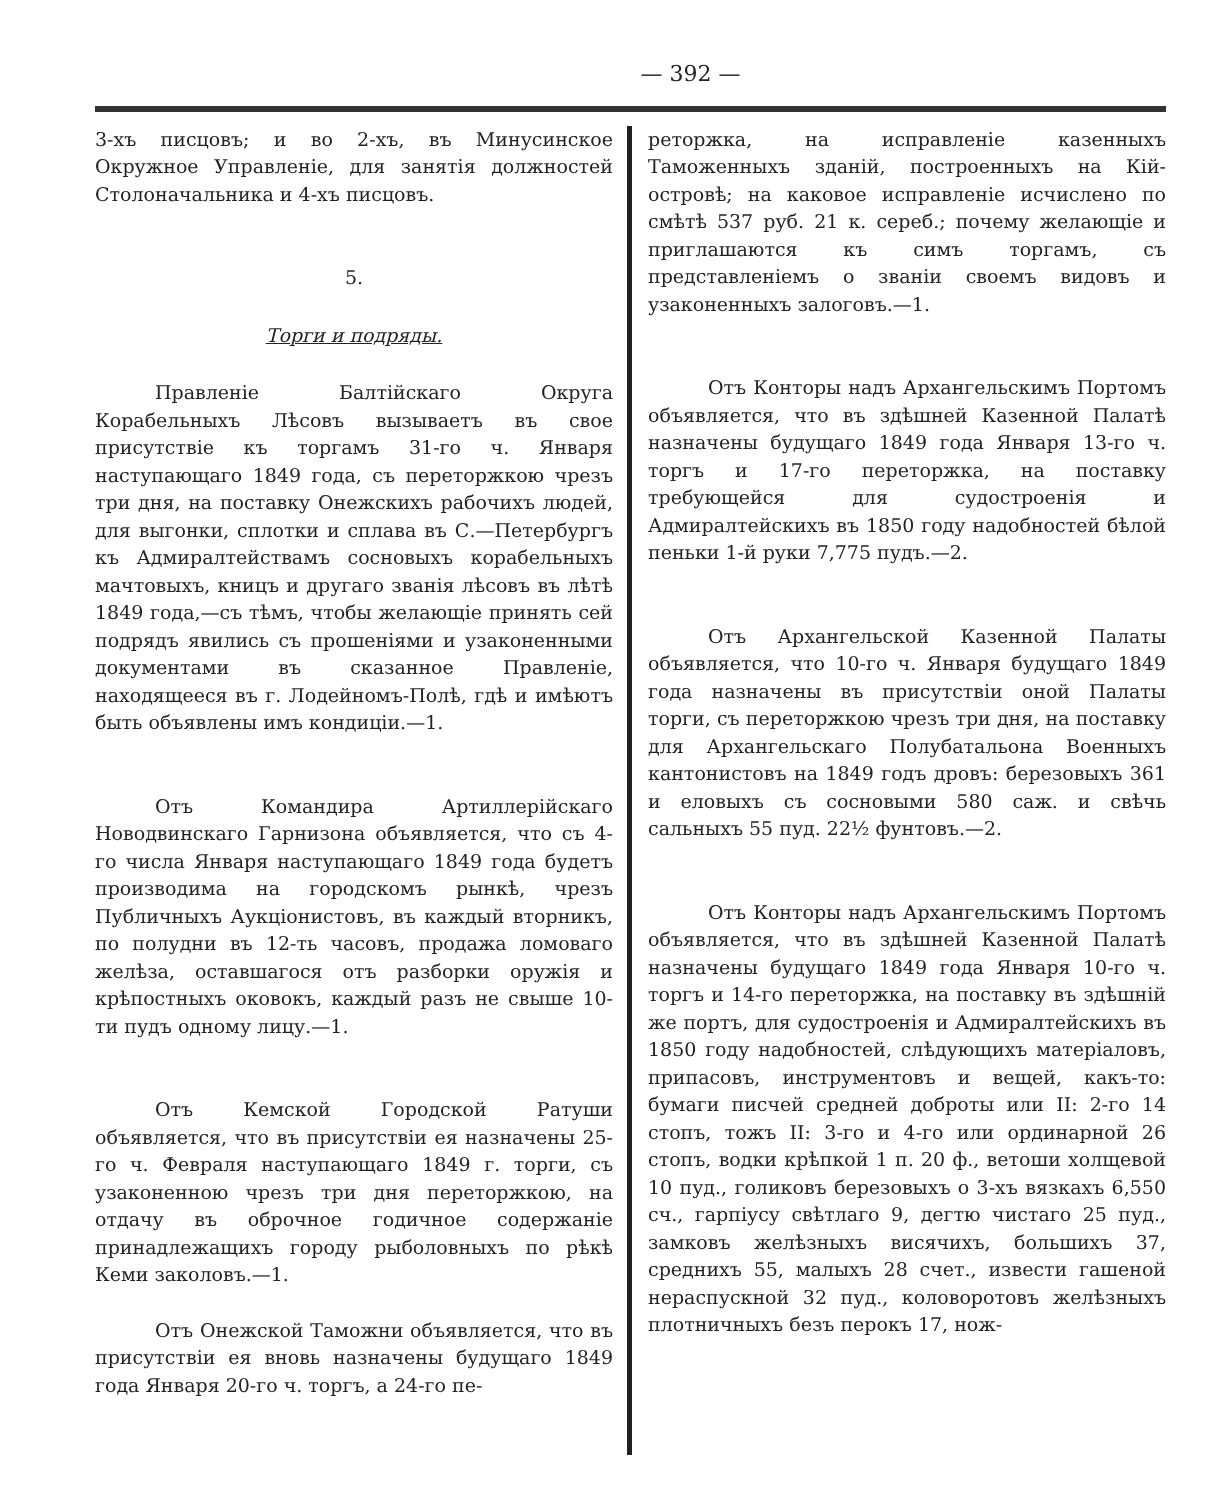— 392 —
3-хъ писцовъ; и во 2-хъ, въ Минусинское Окружное Управленіе, для занятія должностей Столоначальника и 4-хъ писцовъ.
5.
Торги и подряды.
Правленіе Балтійскаго Округа Корабельныхъ Лѣсовъ вызываетъ въ свое присутствіе къ торгамъ 31-го ч. Января наступающаго 1849 года, съ переторжкою чрезъ три дня, на поставку Онежскихъ рабочихъ людей, для выгонки, сплотки и сплава въ С.—Петербургъ къ Адмиралтействамъ сосновыхъ корабельныхъ мачтовыхъ, кницъ и другаго званія лѣсовъ въ лѣтѣ 1849 года,—съ тѣмъ, чтобы желающіе принять сей подрядъ явились съ прошеніями и узаконенными документами въ сказанное Правленіе, находящееся въ г. Лодейномъ-Полѣ, гдѣ и имѣютъ быть объявлены имъ кондиціи.—1.
Отъ Командира Артиллерійскаго Новодвинскаго Гарнизона объявляется, что съ 4-го числа Января наступающаго 1849 года будетъ производима на городскомъ рынкѣ, чрезъ Публичныхъ Аукціонистовъ, въ каждый вторникъ, по полудни въ 12-ть часовъ, продажа ломоваго желѣза, оставшагося отъ разборки оружія и крѣпостныхъ оковокъ, каждый разъ не свыше 10-ти пудъ одному лицу.—1.
Отъ Кемской Городской Ратуши объявляется, что въ присутствіи ея назначены 25-го ч. Февраля наступающаго 1849 г. торги, съ узаконенною чрезъ три дня переторжкою, на отдачу въ оброчное годичное содержаніе принадлежащихъ городу рыболовныхъ по рѣкѣ Кеми заколовъ.—1.
Отъ Онежской Таможни объявляется, что въ присутствіи ея вновь назначены будущаго 1849 года Января 20-го ч. торгъ, а 24-го пе-
реторжка, на исправленіе казенныхъ Таможенныхъ зданій, построенныхъ на Кій-островѣ; на каковое исправленіе исчислено по смѣтѣ 537 руб. 21 к. сереб.; почему желающіе и приглашаются къ симъ торгамъ, съ представленіемъ о званіи своемъ видовъ и узаконенныхъ залоговъ.—1.
Отъ Конторы надъ Архангельскимъ Портомъ объявляется, что въ здѣшней Казенной Палатѣ назначены будущаго 1849 года Января 13-го ч. торгъ и 17-го переторжка, на поставку требующейся для судостроенія и Адмиралтейскихъ въ 1850 году надобностей бѣлой пеньки 1-й руки 7,775 пудъ.—2.
Отъ Архангельской Казенной Палаты объявляется, что 10-го ч. Января будущаго 1849 года назначены въ присутствіи оной Палаты торги, съ переторжкою чрезъ три дня, на поставку для Архангельскаго Полубатальона Военныхъ кантонистовъ на 1849 годъ дровъ: березовыхъ 361 и еловыхъ съ сосновыми 580 саж. и свѣчь сальныхъ 55 пуд. 22½ фунтовъ.—2.
Отъ Конторы надъ Архангельскимъ Портомъ объявляется, что въ здѣшней Казенной Палатѣ назначены будущаго 1849 года Января 10-го ч. торгъ и 14-го переторжка, на поставку въ здѣшній же портъ, для судостроенія и Адмиралтейскихъ въ 1850 году надобностей, слѣдующихъ матеріаловъ, припасовъ, инструментовъ и вещей, какъ-то: бумаги писчей средней доброты или II: 2-го 14 стопъ, тожъ II: 3-го и 4-го или ординарной 26 стопъ, водки крѣпкой 1 п. 20 ф., ветоши холщевой 10 пуд., голиковъ березовыхъ о 3-хъ вязкахъ 6,550 сч., гарпіусу свѣтлаго 9, дегтю чистаго 25 пуд., замковъ желѣзныхъ висячихъ, большихъ 37, среднихъ 55, малыхъ 28 счет., извести гашеной нераспускной 32 пуд., коловоротовъ желѣзныхъ плотничныхъ безъ перокъ 17, нож-